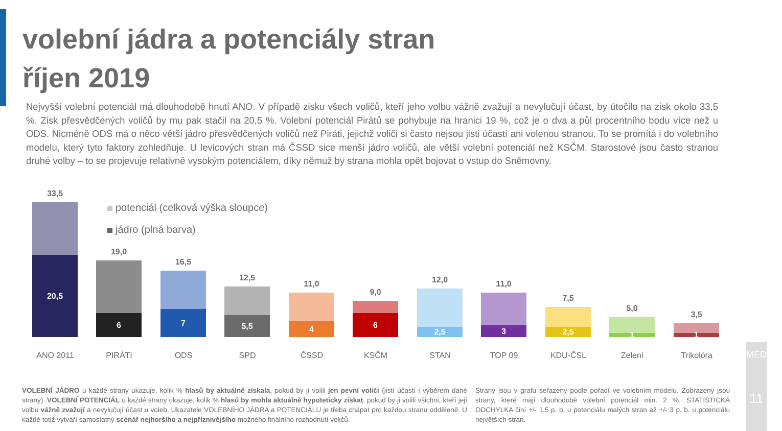volební jádra a potenciály stran
říjen 2019
Nejvyšší volební potenciál má dlouhodobě hnutí ANO. V případě zisku všech voličů, kteří jeho volbu vážně zvažují a nevylučují účast, by útočilo na zisk okolo 33,5 %. Zisk přesvědčených voličů by mu pak stačil na 20,5 %. Volební potenciál Pirátů se pohybuje na hranici 19 %, což je o dva a půl procentního bodu více než u ODS. Nicméně ODS má o něco větší jádro přesvědčených voličů než Piráti, jejichž voliči si často nejsou jisti účastí ani volenou stranou. To se promítá i do volebního modelu, který tyto faktory zohledňuje. U levicových stran má ČSSD sice menší jádro voličů, ale větší volební potenciál než KSČM. Starostové jsou často stranou druhé volby – to se projevuje relativně vysokým potenciálem, díky němuž by strana mohla opět bojovat o vstup do Sněmovny.
potenciál (celková výška sloupce)
jádro (plná barva)
33,5
20,5
ANO 2011
19,0
6
PIRÁTI
16,5
7
ODS
12,5
5,5
SPD
11,0
4
ČSSD
9,0
6
KSČM
12,0
2,5
STAN
11,0
3
TOP 09
7,5
2,5
KDU-ČSL
5,0
1
Zelení
3,5
1
Trikolóra
VOLEBNÍ JÁDRO u každé strany ukazuje, kolik % hlasů by aktuálně získala, pokud by ji volili jen pevní voliči (jistí účastí i výběrem dané strany). VOLEBNÍ POTENCIÁL u každé strany ukazuje, kolik % hlasů by mohla aktuálně hypoteticky získat, pokud by ji volili všichni, kteří její volbu vážně zvažují a nevylučují účast u voleb. Ukazatele VOLEBNÍHO JÁDRA a POTENCIÁLU je třeba chápat pro každou stranu odděleně. U každé totiž vytváří samostatný scénář nejhoršího a nejpříznivějšího možného finálního rozhodnutí voličů.
Strany jsou v grafu seřazeny podle pořadí ve volebním modelu. Zobrazeny jsou strany, které mají dlouhodobě volební potenciál min. 2 %. STATISTICKÁ ODCHYLKA činí +/- 1,5 p. b. u potenciálu malých stran až +/- 3 p. b. u potenciálu největších stran.
MEDIAN
11